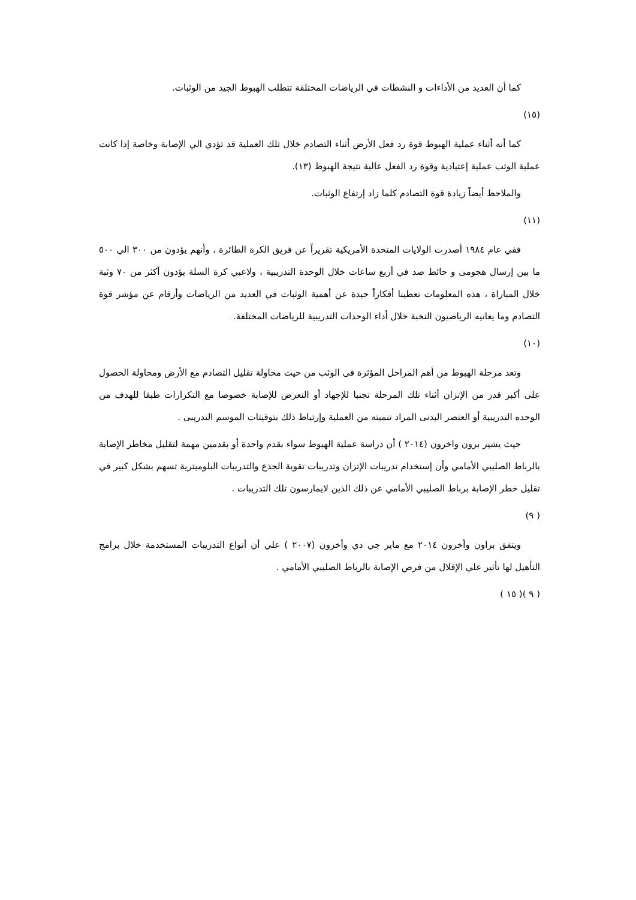كما أن العديد من الأداءات و النشطات في الرياضات المختلفة تتطلب الهبوط الجيد من الوثبات.
(١٥)
كما أنه أثناء عملية الهبوط قوة رد فعل الأرض أثناء التصادم خلال تلك العملية قد تؤدي الي الإصابة وخاصة إذا كانت عملية الوثب عملية إعتيادية وقوة رد الفعل عالية نتيجة الهبوط (١٣).
والملاحظ أيضاً زيادة قوة التصادم كلما زاد إرتفاع الوثبات.
(١١)
ففي عام ١٩٨٤ أصدرت الولايات المتحدة الأمريكية تقريراً عن فريق الكرة الطائرة ، وأنهم يؤدون من ٣٠٠ الي ٥٠٠ ما بين إرسال هجومى و حائط صد في أربع ساعات خلال الوحدة التدريبية ، ولاعبي كرة السلة يؤدون أكثر من ٧٠ وثبة خلال المباراة ، هذه المعلومات تعطينا أفكاراً جيدة عن أهمية الوثبات في العديد من الرياضات وأرقام عن مؤشر قوة التصادم وما يعانيه الرياضيون النخبة خلال أداء الوحدات التدريبية للرياضات المختلفة.
(١٠)
وتعد مرحلة الهبوط من أهم المراحل المؤثرة فى الوثب من حيث محاولة تقليل التصادم مع الأرض ومحاولة الحصول على أكبر قدر من الإتزان أثناء تلك المرحلة تجنبا للإجهاد أو التعرض للإصابة خصوصا مع التكرارات طبقا للهدف من الوحده التدريبية أو العنصر البدنى المراد تنميته من العملية وإرتباط ذلك بتوقيتات الموسم التدريبى .
حيث يشير برون واخرون (٢٠١٤ ) أن دراسة عملية الهبوط سواء بقدم واحدة أو بقدمين مهمة لتقليل مخاطر الإصابة بالرباط الصليبي الأمامي وأن إستخدام تدريبات الإتزان وتدريبات تقوية الجذع والتدريبات البلوميترية تسهم بشكل كبير في تقليل خطر الإصابة برباط الصليبي الأمامي عن ذلك الذين لايمارسون تلك التدريبات .
( ٩)
ويتفق براون وأخرون ٢٠١٤ مع ماير جي دي وأخرون (٢٠٠٧ ) علي أن أنواع التدريبات المستخدمة خلال برامج التأهيل لها تأثير علي الإقلال من فرص الإصابة بالرباط الصليبي الأمامي .
( ٩ )( ١٥ )